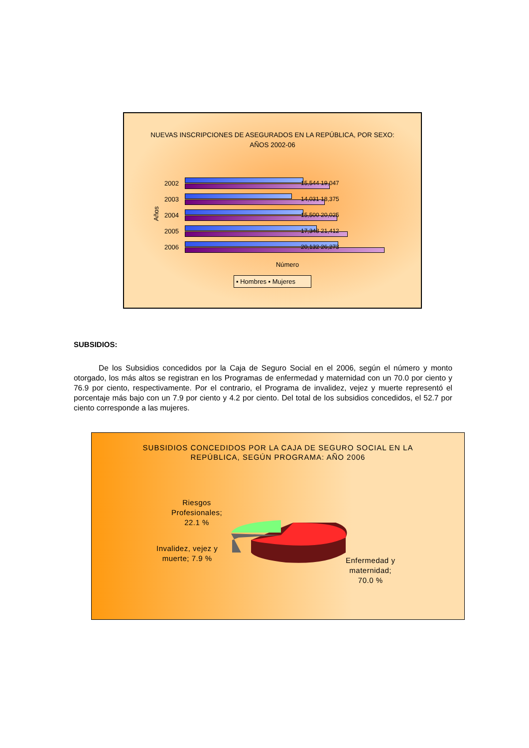NUEVAS INSCRIPCIONES DE ASEGURADOS EN LA REPÚBLICA, POR SEXO:
AÑOS 2002-06
Años
2002
2003
2004
2005
2006
15,544 19,047
14,031 18,375
15,500 20,025
17,348 21,412
20,132 26,273
Número
▪ Hombres ▪ Mujeres
SUBSIDIOS:
De los Subsidios concedidos por la Caja de Seguro Social en el 2006, según el número y monto otorgado, los más altos se registran en los Programas de enfermedad y maternidad con un 70.0 por ciento y 76.9 por ciento, respectivamente. Por el contrario, el Programa de invalidez, vejez y muerte representó el porcentaje más bajo con un 7.9 por ciento y 4.2 por ciento. Del total de los subsidios concedidos, el 52.7 por ciento corresponde a las mujeres.
SUBSIDIOS CONCEDIDOS POR LA CAJA DE SEGURO SOCIAL EN LA
REPÚBLICA, SEGÚN PROGRAMA: AÑO 2006
Riesgos
Profesionales;
22.1 %
Invalidez, vejez y
muerte; 7.9 %
Enfermedad y
maternidad;
70.0 %